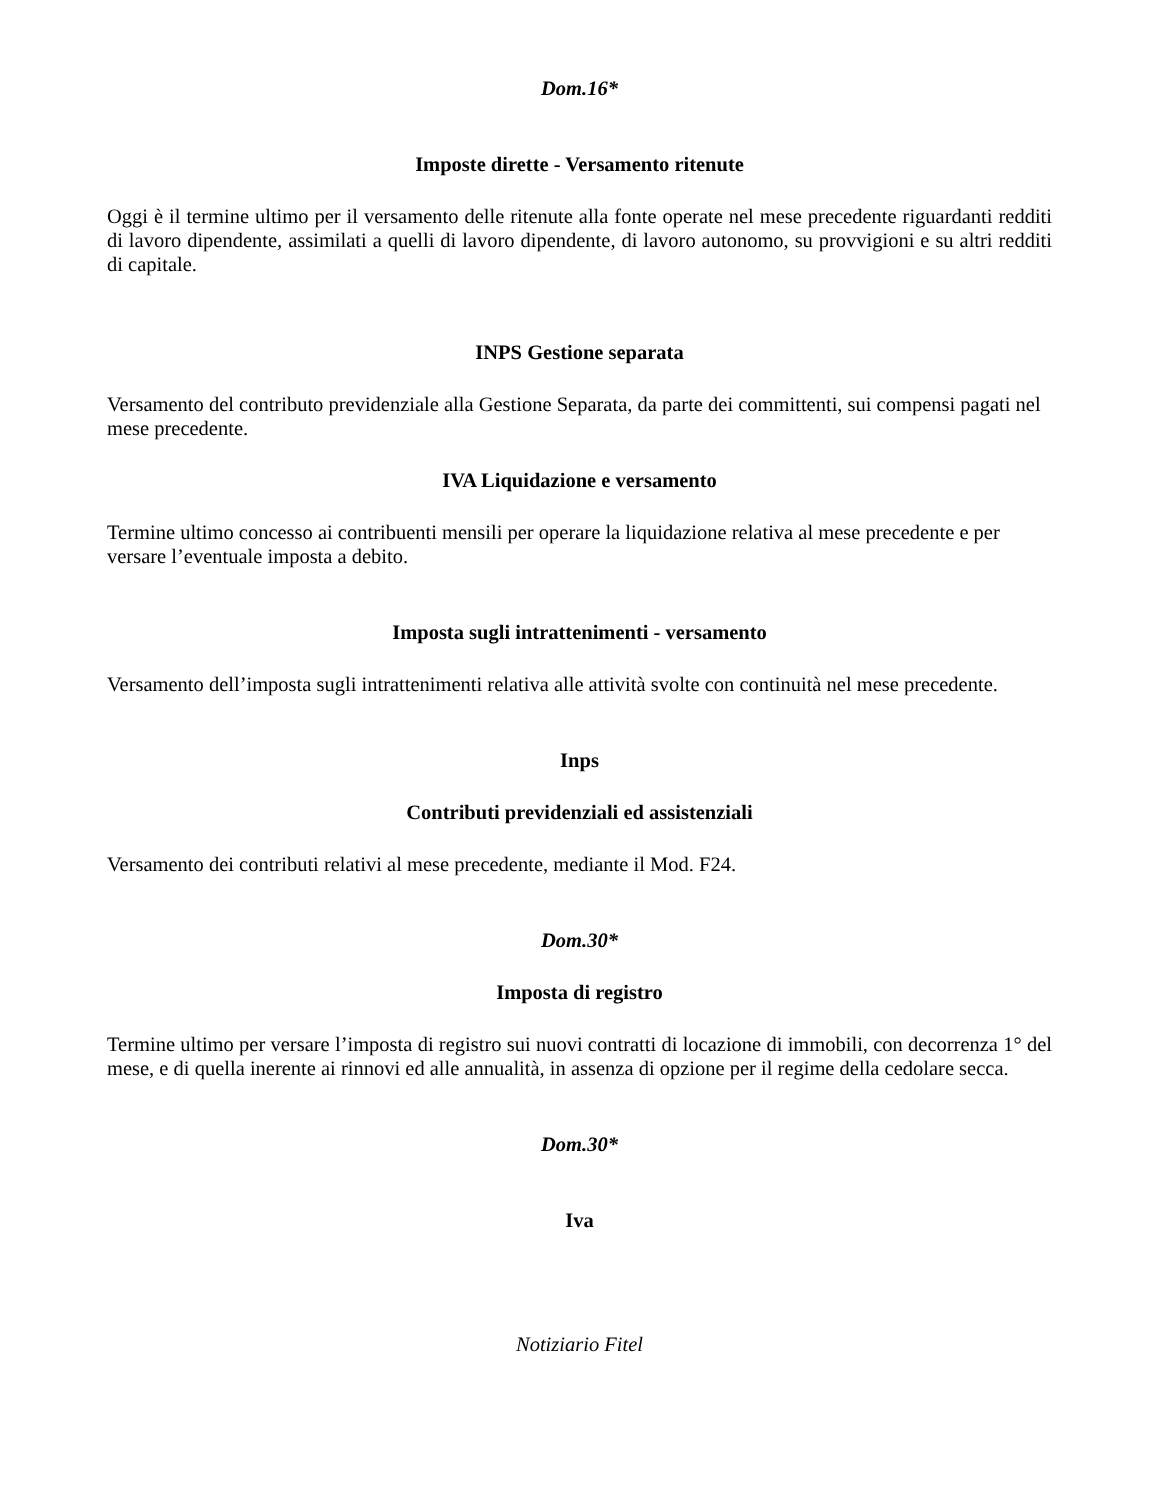Dom.16*
Imposte dirette - Versamento ritenute
Oggi è il termine ultimo per il versamento delle ritenute alla fonte operate nel mese precedente riguardanti redditi di lavoro dipendente, assimilati a quelli di lavoro dipendente, di lavoro autonomo, su provvigioni e su altri redditi di capitale.
INPS Gestione separata
Versamento del contributo previdenziale alla Gestione Separata, da parte dei committenti, sui compensi pagati nel mese precedente.
IVA Liquidazione e versamento
Termine ultimo concesso ai contribuenti mensili per operare la liquidazione relativa al mese precedente e per versare l’eventuale imposta a debito.
Imposta sugli intrattenimenti - versamento
Versamento dell’imposta sugli intrattenimenti relativa alle attività svolte con continuità nel mese precedente.
Inps
Contributi previdenziali ed assistenziali
Versamento dei contributi relativi al mese precedente, mediante il Mod. F24.
Dom.30*
Imposta di registro
Termine ultimo per versare l’imposta di registro sui nuovi contratti di locazione di immobili, con decorrenza 1° del mese, e di quella inerente ai rinnovi ed alle annualità, in assenza di opzione per il regime della cedolare secca.
Dom.30*
Iva
Notiziario Fitel